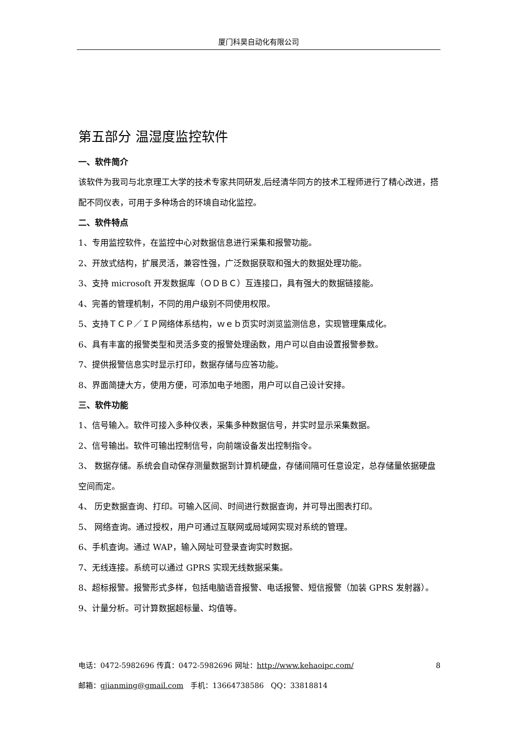厦门科昊自动化有限公司
第五部分 温湿度监控软件
一、软件简介
该软件为我司与北京理工大学的技术专家共同研发,后经清华同方的技术工程师进行了精心改进，搭配不同仪表，可用于多种场合的环境自动化监控。
二、软件特点
1、专用监控软件，在监控中心对数据信息进行采集和报警功能。
2、开放式结构，扩展灵活，兼容性强，广泛数据获取和强大的数据处理功能。
3、支持 microsoft 开发数据库（ＯＤＢＣ）互连接口，具有强大的数据链接能。
4、完善的管理机制，不同的用户级别不同使用权限。
5、支持ＴＣＰ／ＩＰ网络体系结构，ｗｅｂ页实时浏览监测信息，实现管理集成化。
6、具有丰富的报警类型和灵活多变的报警处理函数，用户可以自由设置报警参数。
7、提供报警信息实时显示打印，数据存储与应答功能。
8、界面简捷大方，使用方便，可添加电子地图，用户可以自己设计安排。
三、软件功能
1、信号输入。软件可接入多种仪表，采集多种数据信号，并实时显示采集数据。
2、信号输出。软件可输出控制信号，向前端设备发出控制指令。
3、 数据存储。系统会自动保存测量数据到计算机硬盘，存储间隔可任意设定，总存储量依据硬盘空间而定。
4、 历史数据查询、打印。可输入区间、时间进行数据查询，并可导出图表打印。
5、 网络查询。通过授权，用户可通过互联网或局域网实现对系统的管理。
6、手机查询。通过 WAP，输入网址可登录查询实时数据。
7、无线连接。系统可以通过 GPRS 实现无线数据采集。
8、超标报警。报警形式多样，包括电脑语音报警、电话报警、短信报警（加装 GPRS 发射器）。
9、计量分析。可计算数据超标量、均值等。
电话：0472-5982696 传真：0472-5982696 网址：http://www.kehaoipc.com/ 8
邮箱：gjianming@gmail.com 手机：13664738586 QQ：33818814